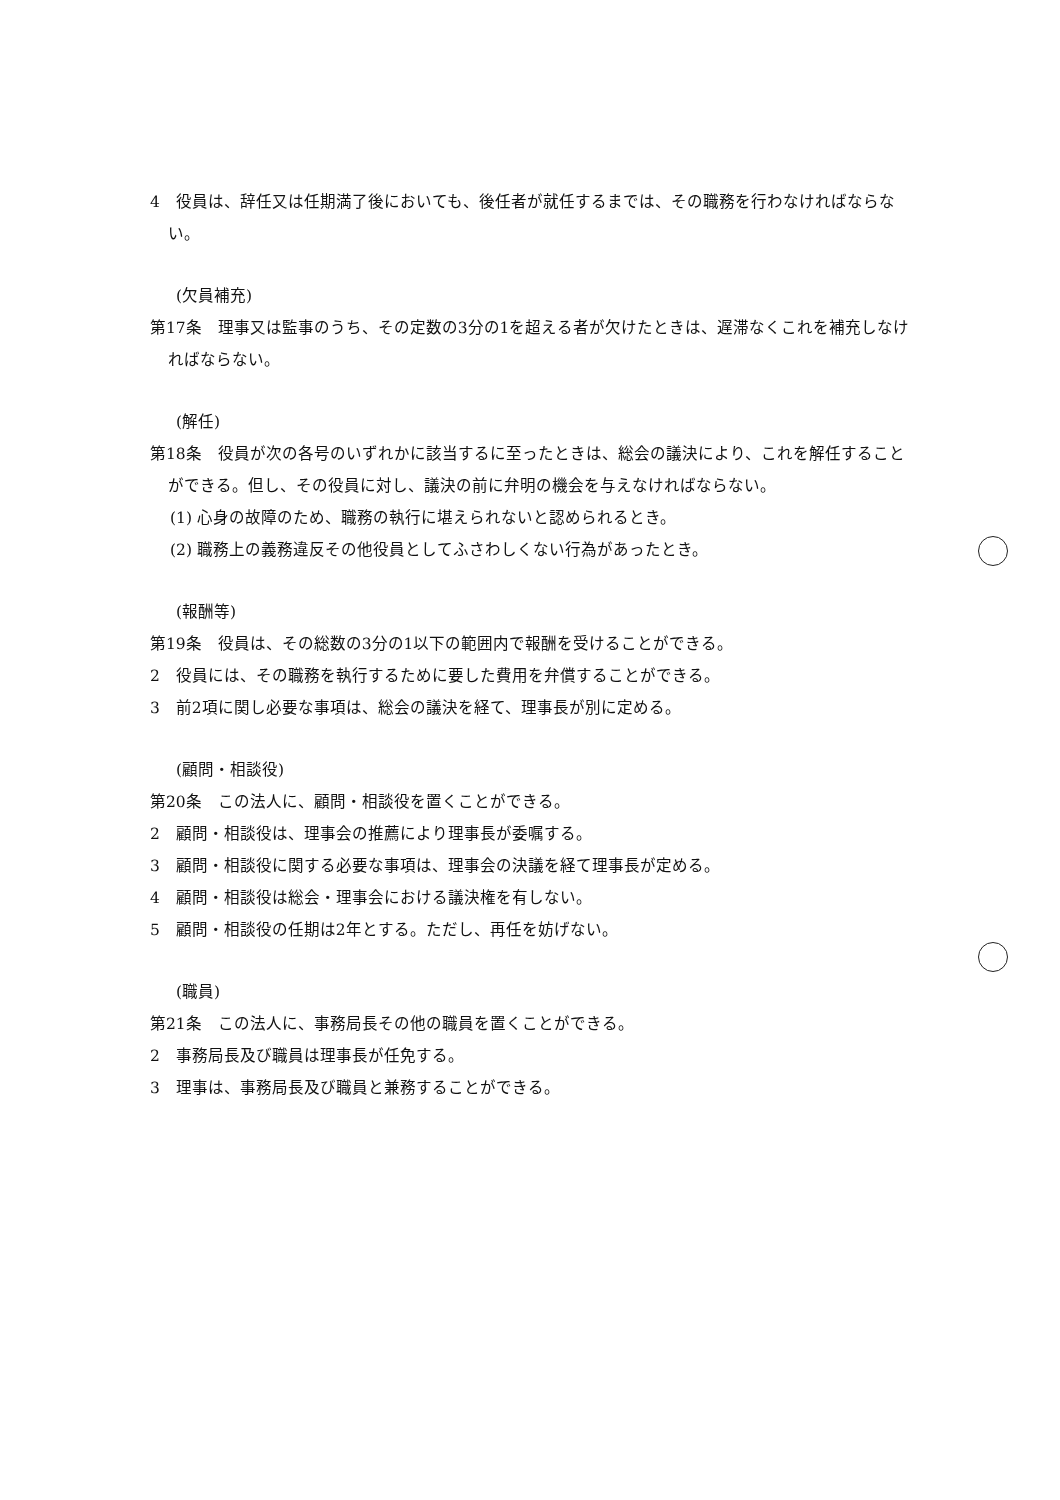4　役員は、辞任又は任期満了後においても、後任者が就任するまでは、その職務を行わなければならない。
(欠員補充)
第17条　理事又は監事のうち、その定数の3分の1を超える者が欠けたときは、遅滞なくこれを補充しなければならない。
(解任)
第18条　役員が次の各号のいずれかに該当するに至ったときは、総会の議決により、これを解任することができる。但し、その役員に対し、議決の前に弁明の機会を与えなければならない。
(1) 心身の故障のため、職務の執行に堪えられないと認められるとき。
(2) 職務上の義務違反その他役員としてふさわしくない行為があったとき。
(報酬等)
第19条　役員は、その総数の3分の1以下の範囲内で報酬を受けることができる。
2　役員には、その職務を執行するために要した費用を弁償することができる。
3　前2項に関し必要な事項は、総会の議決を経て、理事長が別に定める。
(顧問・相談役)
第20条　この法人に、顧問・相談役を置くことができる。
2　顧問・相談役は、理事会の推薦により理事長が委嘱する。
3　顧問・相談役に関する必要な事項は、理事会の決議を経て理事長が定める。
4　顧問・相談役は総会・理事会における議決権を有しない。
5　顧問・相談役の任期は2年とする。ただし、再任を妨げない。
(職員)
第21条　この法人に、事務局長その他の職員を置くことができる。
2　事務局長及び職員は理事長が任免する。
3　理事は、事務局長及び職員と兼務することができる。